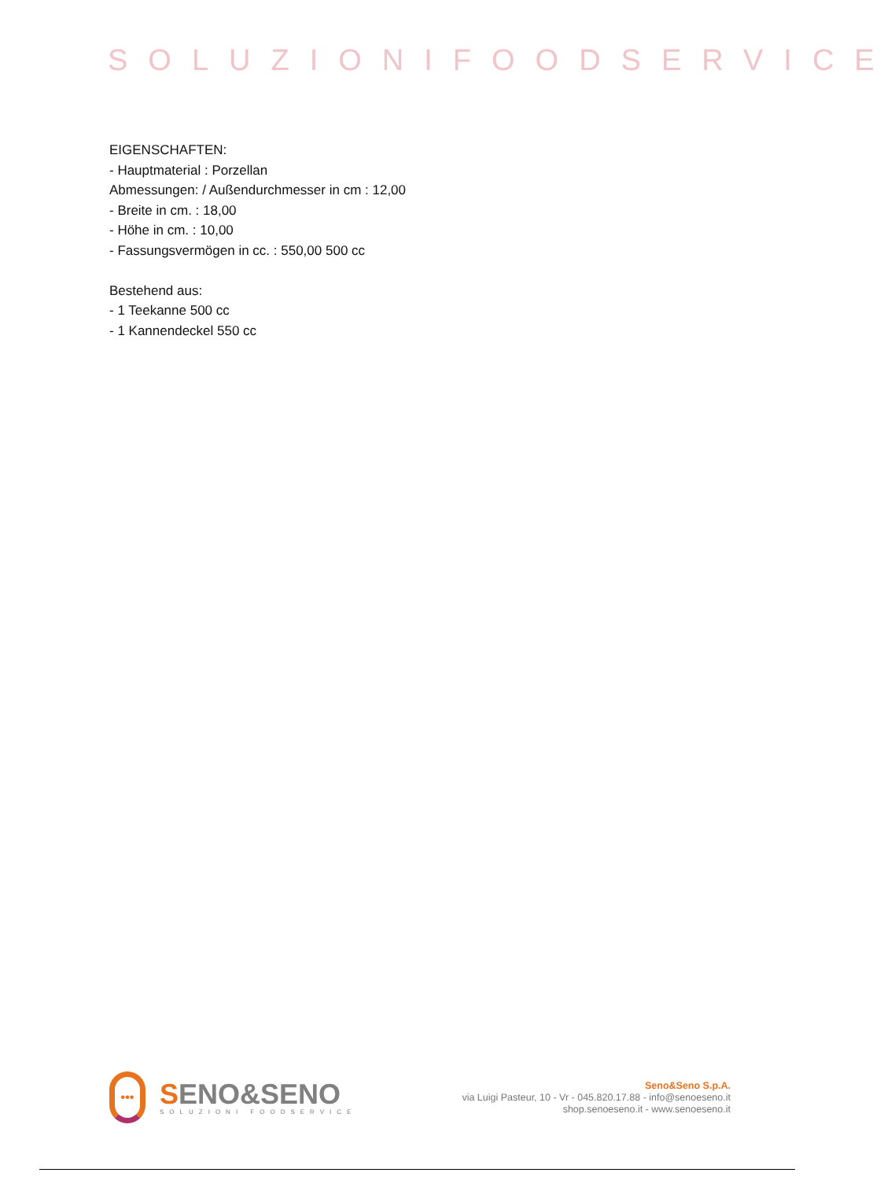SOLUZIONIFOODSERVICE
EIGENSCHAFTEN:
- Hauptmaterial : Porzellan
Abmessungen: / Außendurchmesser in cm : 12,00
- Breite in cm. : 18,00
- Höhe in cm. : 10,00
- Fassungsvermögen in cc. : 550,00 500 cc
Bestehend aus:
- 1 Teekanne 500 cc
- 1 Kannendeckel 550 cc
•••
SENO&SENO
SOLUZIONI FOODSERVICE
Seno&Seno S.p.A.
via Luigi Pasteur, 10 - Vr - 045.820.17.88 - info@senoeseno.it
shop.senoeseno.it - www.senoeseno.it